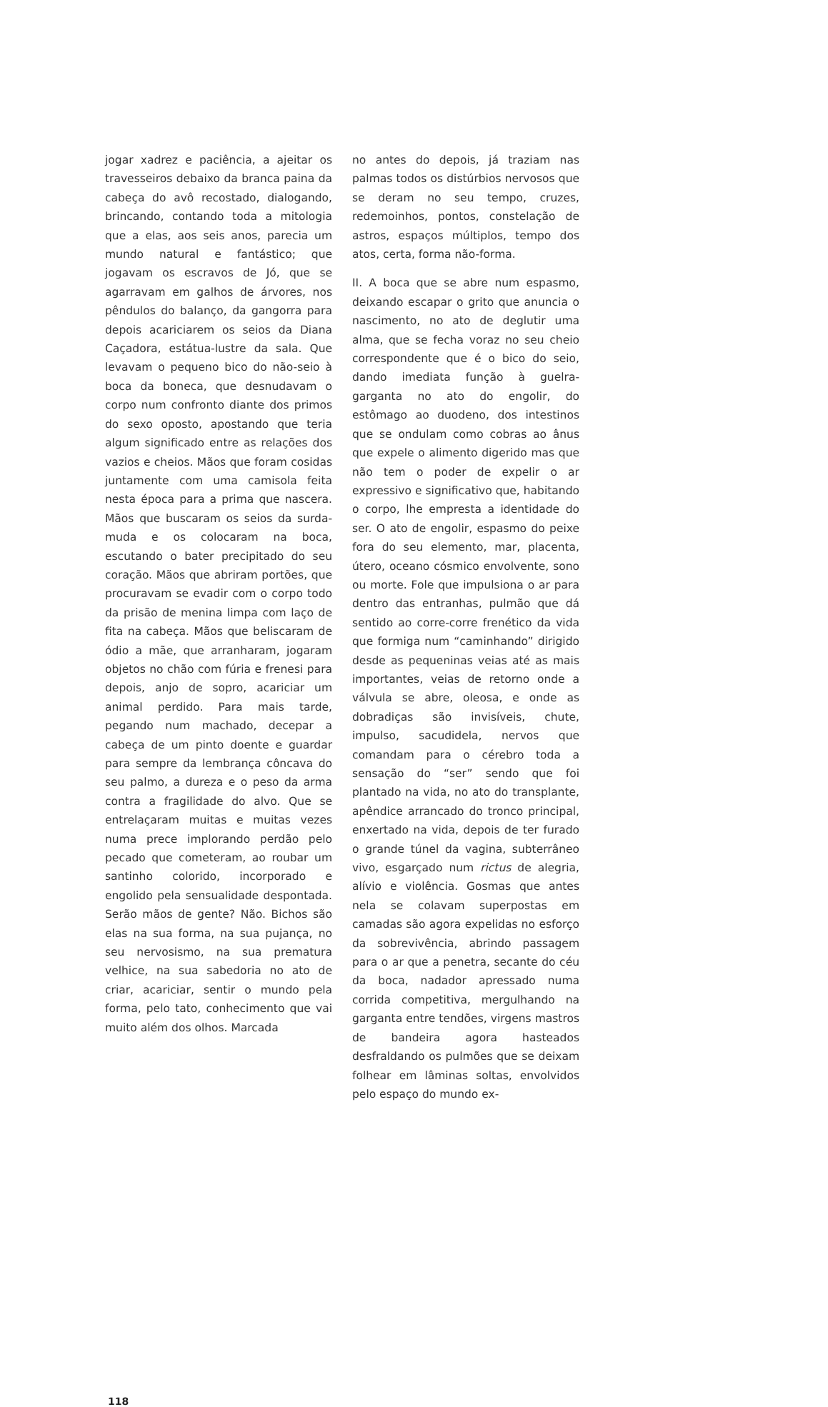jogar xadrez e paciência, a ajeitar os travesseiros debaixo da branca paina da cabeça do avô recostado, dialogando, brincando, contando toda a mitologia que a elas, aos seis anos, parecia um mundo natural e fantástico; que jogavam os escravos de Jó, que se agarravam em galhos de árvores, nos pêndulos do balanço, da gangorra para depois acariciarem os seios da Diana Caçadora, estátua-lustre da sala. Que levavam o pequeno bico do não-seio à boca da boneca, que desnudavam o corpo num confronto diante dos primos do sexo oposto, apostando que teria algum significado entre as relações dos vazios e cheios. Mãos que foram cosidas juntamente com uma camisola feita nesta época para a prima que nascera. Mãos que buscaram os seios da surda-muda e os colocaram na boca, escutando o bater precipitado do seu coração. Mãos que abriram portões, que procuravam se evadir com o corpo todo da prisão de menina limpa com laço de fita na cabeça. Mãos que beliscaram de ódio a mãe, que arranharam, jogaram objetos no chão com fúria e frenesi para depois, anjo de sopro, acariciar um animal perdido. Para mais tarde, pegando num machado, decepar a cabeça de um pinto doente e guardar para sempre da lembrança côncava do seu palmo, a dureza e o peso da arma contra a fragilidade do alvo. Que se entrelaçaram muitas e muitas vezes numa prece implorando perdão pelo pecado que cometeram, ao roubar um santinho colorido, incorporado e engolido pela sensualidade despontada. Serão mãos de gente? Não. Bichos são elas na sua forma, na sua pujança, no seu nervosismo, na sua prematura velhice, na sua sabedoria no ato de criar, acariciar, sentir o mundo pela forma, pelo tato, conhecimento que vai muito além dos olhos. Marcada
no antes do depois, já traziam nas palmas todos os distúrbios nervosos que se deram no seu tempo, cruzes, redemoinhos, pontos, constelação de astros, espaços múltiplos, tempo dos atos, certa, forma não-forma.
II. A boca que se abre num espasmo, deixando escapar o grito que anuncia o nascimento, no ato de deglutir uma alma, que se fecha voraz no seu cheio correspondente que é o bico do seio, dando imediata função à guelra-garganta no ato do engolir, do estômago ao duodeno, dos intestinos que se ondulam como cobras ao ânus que expele o alimento digerido mas que não tem o poder de expelir o ar expressivo e significativo que, habitando o corpo, lhe empresta a identidade do ser. O ato de engolir, espasmo do peixe fora do seu elemento, mar, placenta, útero, oceano cósmico envolvente, sono ou morte. Fole que impulsiona o ar para dentro das entranhas, pulmão que dá sentido ao corre-corre frenético da vida que formiga num “caminhando” dirigido desde as pequeninas veias até as mais importantes, veias de retorno onde a válvula se abre, oleosa, e onde as dobradiças são invisíveis, chute, impulso, sacudidela, nervos que comandam para o cérebro toda a sensação do “ser” sendo que foi plantado na vida, no ato do transplante, apêndice arrancado do tronco principal, enxertado na vida, depois de ter furado o grande túnel da vagina, subterrâneo vivo, esgarçado num rictus de alegria, alívio e violência. Gosmas que antes nela se colavam superpostas em camadas são agora expelidas no esforço da sobrevivência, abrindo passagem para o ar que a penetra, secante do céu da boca, nadador apressado numa corrida competitiva, mergulhando na garganta entre tendões, virgens mastros de bandeira agora hasteados desfraldando os pulmões que se deixam folhear em lâminas soltas, envolvidos pelo espaço do mundo ex-
118